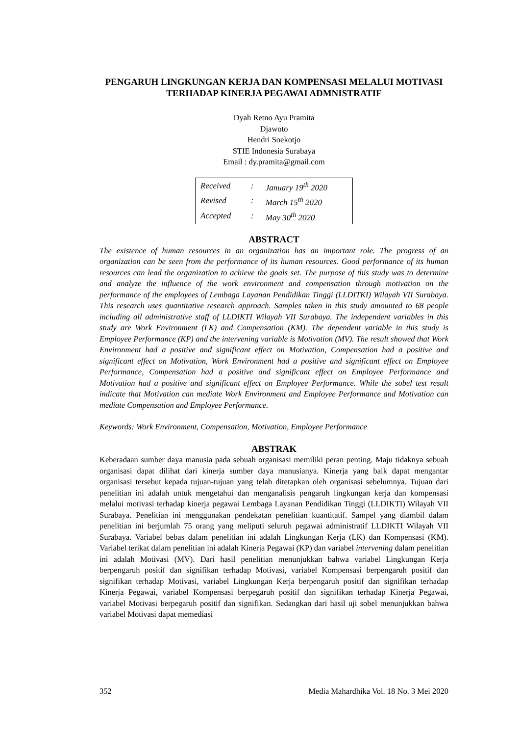PENGARUH LINGKUNGAN KERJA DAN KOMPENSASI MELALUI MOTIVASI TERHADAP KINERJA PEGAWAI ADMNISTRATIF
Dyah Retno Ayu Pramita
Djawoto
Hendri Soekotjo
STIE Indonesia Surabaya
Email : dy.pramita@gmail.com
| Received | : | January 19<sup>th</sup> 2020 |
| Revised | : | March 15<sup>th</sup> 2020 |
| Accepted | : | May 30<sup>th</sup> 2020 |
ABSTRACT
The existence of human resources in an organization has an important role. The progress of an organization can be seen from the performance of its human resources. Good performance of its human resources can lead the organization to achieve the goals set. The purpose of this study was to determine and analyze the influence of the work environment and compensation through motivation on the performance of the employees of Lembaga Layanan Pendidikan Tinggi (LLDITKI) Wilayah VII Surabaya. This research uses quantitative research approach. Samples taken in this study amounted to 68 people including all administrative staff of LLDIKTI Wilayah VII Surabaya. The independent variables in this study are Work Environment (LK) and Compensation (KM). The dependent variable in this study is Employee Performance (KP) and the intervening variable is Motivation (MV). The result showed that Work Environment had a positive and significant effect on Motivation, Compensation had a positive and significant effect on Motivation, Work Environment had a positive and significant effect on Employee Performance, Compensation had a positive and significant effect on Employee Performance and Motivation had a positive and significant effect on Employee Performance. While the sobel test result indicate that Motivation can mediate Work Environment and Employee Performance and Motivation can mediate Compensation and Employee Performance.
Keywords: Work Environment, Compensation, Motivation, Employee Performance
ABSTRAK
Keberadaan sumber daya manusia pada sebuah organisasi memiliki peran penting. Maju tidaknya sebuah organisasi dapat dilihat dari kinerja sumber daya manusianya. Kinerja yang baik dapat mengantar organisasi tersebut kepada tujuan-tujuan yang telah ditetapkan oleh organisasi sebelumnya. Tujuan dari penelitian ini adalah untuk mengetahui dan menganalisis pengaruh lingkungan kerja dan kompensasi melalui motivasi terhadap kinerja pegawai Lembaga Layanan Pendidikan Tinggi (LLDIKTI) Wilayah VII Surabaya. Penelitian ini menggunakan pendekatan penelitian kuantitatif. Sampel yang diambil dalam penelitian ini berjumlah 75 orang yang meliputi seluruh pegawai administratif LLDIKTI Wilayah VII Surabaya. Variabel bebas dalam penelitian ini adalah Lingkungan Kerja (LK) dan Kompensasi (KM). Variabel terikat dalam penelitian ini adalah Kinerja Pegawai (KP) dan variabel intervening dalam penelitian ini adalah Motivasi (MV). Dari hasil penelitian menunjukkan bahwa variabel Lingkungan Kerja berpengaruh positif dan signifikan terhadap Motivasi, variabel Kompensasi berpengaruh positif dan signifikan terhadap Motivasi, variabel Lingkungan Kerja berpengaruh positif dan signifikan terhadap Kinerja Pegawai, variabel Kompensasi berpegaruh positif dan signifikan terhadap Kinerja Pegawai, variabel Motivasi berpegaruh positif dan signifikan. Sedangkan dari hasil uji sobel menunjukkan bahwa variabel Motivasi dapat memediasi
352 Media Mahardhika Vol. 18 No. 3 Mei 2020